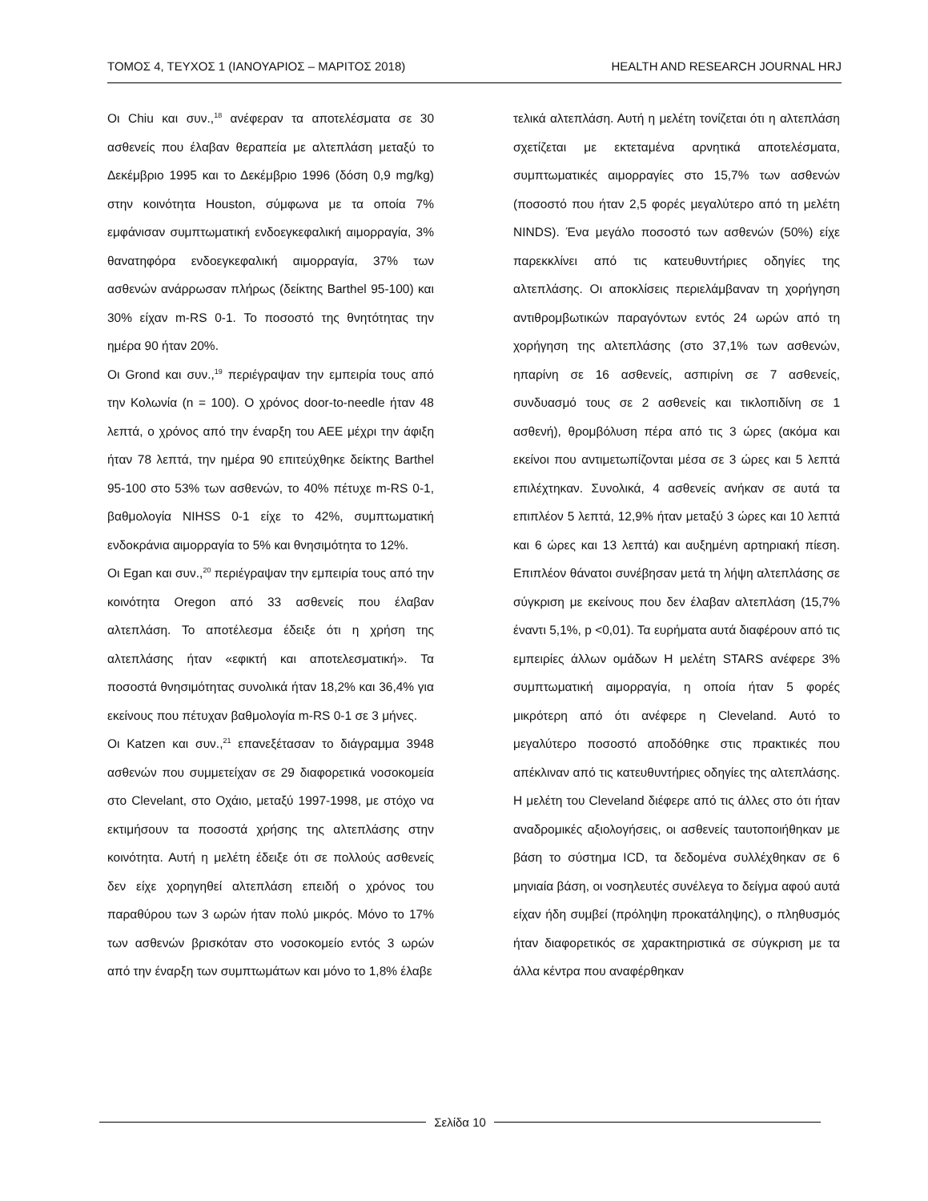ΤΟΜΟΣ 4, ΤΕΥΧΟΣ 1 (ΙΑΝΟΥΑΡΙΟΣ – ΜΑΡΙΤΟΣ 2018) HEALTH AND RESEARCH JOURNAL HRJ
Οι Chiu και συν.,<sup>18</sup> ανέφεραν τα αποτελέσματα σε 30 ασθενείς που έλαβαν θεραπεία με αλτεπλάση μεταξύ το Δεκέμβριο 1995 και το Δεκέμβριο 1996 (δόση 0,9 mg/kg) στην κοινότητα Houston, σύμφωνα με τα οποία 7% εμφάνισαν συμπτωματική ενδοεγκεφαλική αιμορραγία, 3% θανατηφόρα ενδοεγκεφαλική αιμορραγία, 37% των ασθενών ανάρρωσαν πλήρως (δείκτης Barthel 95-100) και 30% είχαν m-RS 0-1. Το ποσοστό της θνητότητας την ημέρα 90 ήταν 20%.
Οι Grond και συν.,<sup>19</sup> περιέγραψαν την εμπειρία τους από την Κολωνία (n = 100). Ο χρόνος door-to-needle ήταν 48 λεπτά, ο χρόνος από την έναρξη του ΑΕΕ μέχρι την άφιξη ήταν 78 λεπτά, την ημέρα 90 επιτεύχθηκε δείκτης Barthel 95-100 στο 53% των ασθενών, το 40% πέτυχε m-RS 0-1, βαθμολογία NIHSS 0-1 είχε το 42%, συμπτωματική ενδοκράνια αιμορραγία το 5% και θνησιμότητα το 12%.
Οι Egan και συν.,<sup>20</sup> περιέγραψαν την εμπειρία τους από την κοινότητα Oregon από 33 ασθενείς που έλαβαν αλτεπλάση. Το αποτέλεσμα έδειξε ότι η χρήση της αλτεπλάσης ήταν «εφικτή και αποτελεσματική». Τα ποσοστά θνησιμότητας συνολικά ήταν 18,2% και 36,4% για εκείνους που πέτυχαν βαθμολογία m-RS 0-1 σε 3 μήνες.
Οι Katzen και συν.,<sup>21</sup> επανεξέτασαν το διάγραμμα 3948 ασθενών που συμμετείχαν σε 29 διαφορετικά νοσοκομεία στο Clevelant, στο Οχάιο, μεταξύ 1997-1998, με στόχο να εκτιμήσουν τα ποσοστά χρήσης της αλτεπλάσης στην κοινότητα. Αυτή η μελέτη έδειξε ότι σε πολλούς ασθενείς δεν είχε χορηγηθεί αλτεπλάση επειδή ο χρόνος του παραθύρου των 3 ωρών ήταν πολύ μικρός. Μόνο το 17% των ασθενών βρισκόταν στο νοσοκομείο εντός 3 ωρών από την έναρξη των συμπτωμάτων και μόνο το 1,8% έλαβε
τελικά αλτεπλάση. Αυτή η μελέτη τονίζεται ότι η αλτεπλάση σχετίζεται με εκτεταμένα αρνητικά αποτελέσματα, συμπτωματικές αιμορραγίες στο 15,7% των ασθενών (ποσοστό που ήταν 2,5 φορές μεγαλύτερο από τη μελέτη NINDS). Ένα μεγάλο ποσοστό των ασθενών (50%) είχε παρεκκλίνει από τις κατευθυντήριες οδηγίες της αλτεπλάσης. Οι αποκλίσεις περιελάμβαναν τη χορήγηση αντιθρομβωτικών παραγόντων εντός 24 ωρών από τη χορήγηση της αλτεπλάσης (στο 37,1% των ασθενών, ηπαρίνη σε 16 ασθενείς, ασπιρίνη σε 7 ασθενείς, συνδυασμό τους σε 2 ασθενείς και τικλοπιδίνη σε 1 ασθενή), θρομβόλυση πέρα από τις 3 ώρες (ακόμα και εκείνοι που αντιμετωπίζονται μέσα σε 3 ώρες και 5 λεπτά επιλέχτηκαν. Συνολικά, 4 ασθενείς ανήκαν σε αυτά τα επιπλέον 5 λεπτά, 12,9% ήταν μεταξύ 3 ώρες και 10 λεπτά και 6 ώρες και 13 λεπτά) και αυξημένη αρτηριακή πίεση. Επιπλέον θάνατοι συνέβησαν μετά τη λήψη αλτεπλάσης σε σύγκριση με εκείνους που δεν έλαβαν αλτεπλάση (15,7% έναντι 5,1%, p <0,01). Τα ευρήματα αυτά διαφέρουν από τις εμπειρίες άλλων ομάδων Η μελέτη STARS ανέφερε 3% συμπτωματική αιμορραγία, η οποία ήταν 5 φορές μικρότερη από ότι ανέφερε η Cleveland. Αυτό το μεγαλύτερο ποσοστό αποδόθηκε στις πρακτικές που απέκλιναν από τις κατευθυντήριες οδηγίες της αλτεπλάσης. Η μελέτη του Cleveland διέφερε από τις άλλες στο ότι ήταν αναδρομικές αξιολογήσεις, οι ασθενείς ταυτοποιήθηκαν με βάση το σύστημα ICD, τα δεδομένα συλλέχθηκαν σε 6 μηνιαία βάση, οι νοσηλευτές συνέλεγα το δείγμα αφού αυτά είχαν ήδη συμβεί (πρόληψη προκατάληψης), ο πληθυσμός ήταν διαφορετικός σε χαρακτηριστικά σε σύγκριση με τα άλλα κέντρα που αναφέρθηκαν
Σελίδα 10